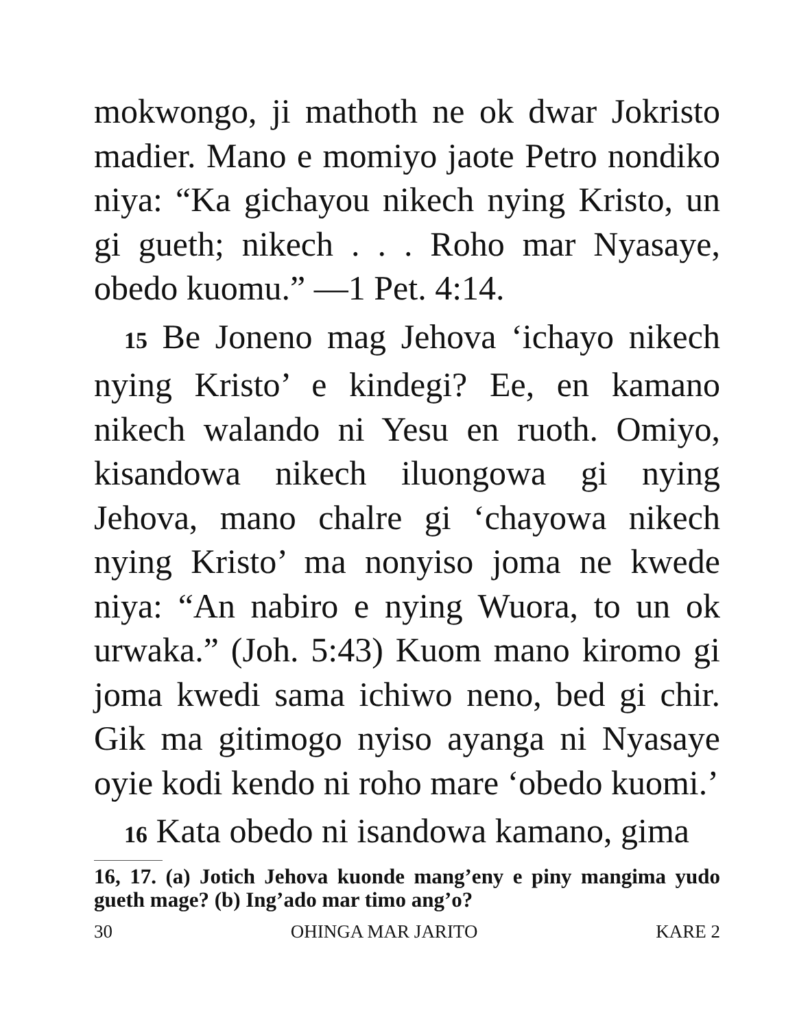mokwongo, ji mathoth ne ok dwar Jokristo madier. Mano e momiyo jaote Petro nondiko niya: “Ka gichayou nikech nying Kristo, un gi gueth; nikech . . . Roho mar Nyasaye, obedo kuomu.” —1 Pet. 4:14.
15 Be Joneno mag Jehova ‘ichayo nikech nying Kristo’ e kindegi? Ee, en kamano nikech walando ni Yesu en ruoth. Omiyo, kisandowa nikech iluongowa gi nying Jehova, mano chalre gi ‘chayowa nikech nying Kristo’ ma nonyiso joma ne kwede niya: “An nabiro e nying Wuora, to un ok urwaka.” (Joh. 5:43) Kuom mano kiromo gi joma kwedi sama ichiwo neno, bed gi chir. Gik ma gitimogo nyiso ayanga ni Nyasaye oyie kodi kendo ni roho mare ‘obedo kuomi.’
16 Kata obedo ni isandowa kamano, gima
16, 17. (a) Jotich Jehova kuonde mang’eny e piny mangima yudo gueth mage? (b) Ing’ado mar timo ang’o?
30 OHINGA MAR JARITO KARE 2